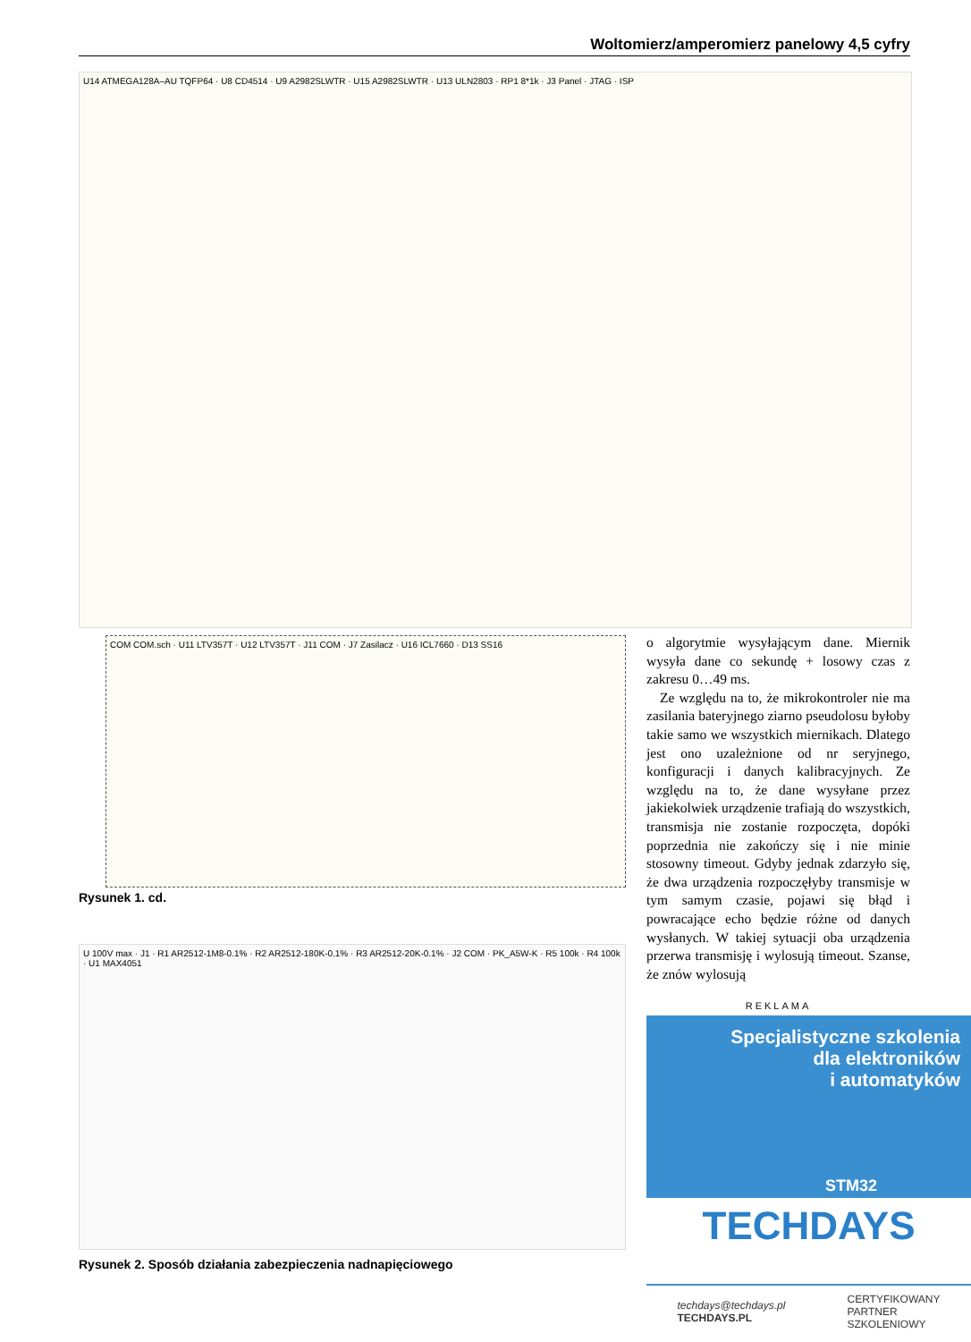Woltomierz/amperomierz panelowy 4,5 cyfry
U14 ATMEGA128A–AU TQFP64 · U8 CD4514 · U9 A2982SLWTR · U15 A2982SLWTR · U13 ULN2803 · RP1 8*1k · J3 Panel · JTAG · ISP
COM COM.sch · U11 LTV357T · U12 LTV357T · J11 COM · J7 Zasilacz · U16 ICL7660 · D13 SS16
Rysunek 1. cd.
U 100V max · J1 · R1 AR2512-1M8-0.1% · R2 AR2512-180K-0.1% · R3 AR2512-20K-0.1% · J2 COM · PK_A5W-K · R5 100k · R4 100k · U1 MAX4051
Rysunek 2. Sposób działania zabezpieczenia nadnapięciowego
o algorytmie wysyłającym dane. Miernik wysyła dane co sekundę + losowy czas z zakresu 0…49 ms.
Ze względu na to, że mikrokontroler nie ma zasilania bateryjnego ziarno pseudolosu byłoby takie samo we wszystkich miernikach. Dlatego jest ono uzależnione od nr seryjnego, konfiguracji i danych kalibracyjnych. Ze względu na to, że dane wysyłane przez jakiekolwiek urządzenie trafiają do wszystkich, transmisja nie zostanie rozpoczęta, dopóki poprzednia nie zakończy się i nie minie stosowny timeout. Gdyby jednak zdarzyło się, że dwa urządzenia rozpoczęłyby transmisje w tym samym czasie, pojawi się błąd i powracające echo będzie różne od danych wysłanych. W takiej sytuacji oba urządzenia przerwa transmisję i wylosują timeout. Szanse, że znów wylosują
REKLAMA
Specjalistyczne szkolenia
dla elektroników
i automatyków
STM32
TECHDAYS
techdays@techdays.pl
TECHDAYS.PL
CERTYFIKOWANY
PARTNER
SZKOLENIOWY